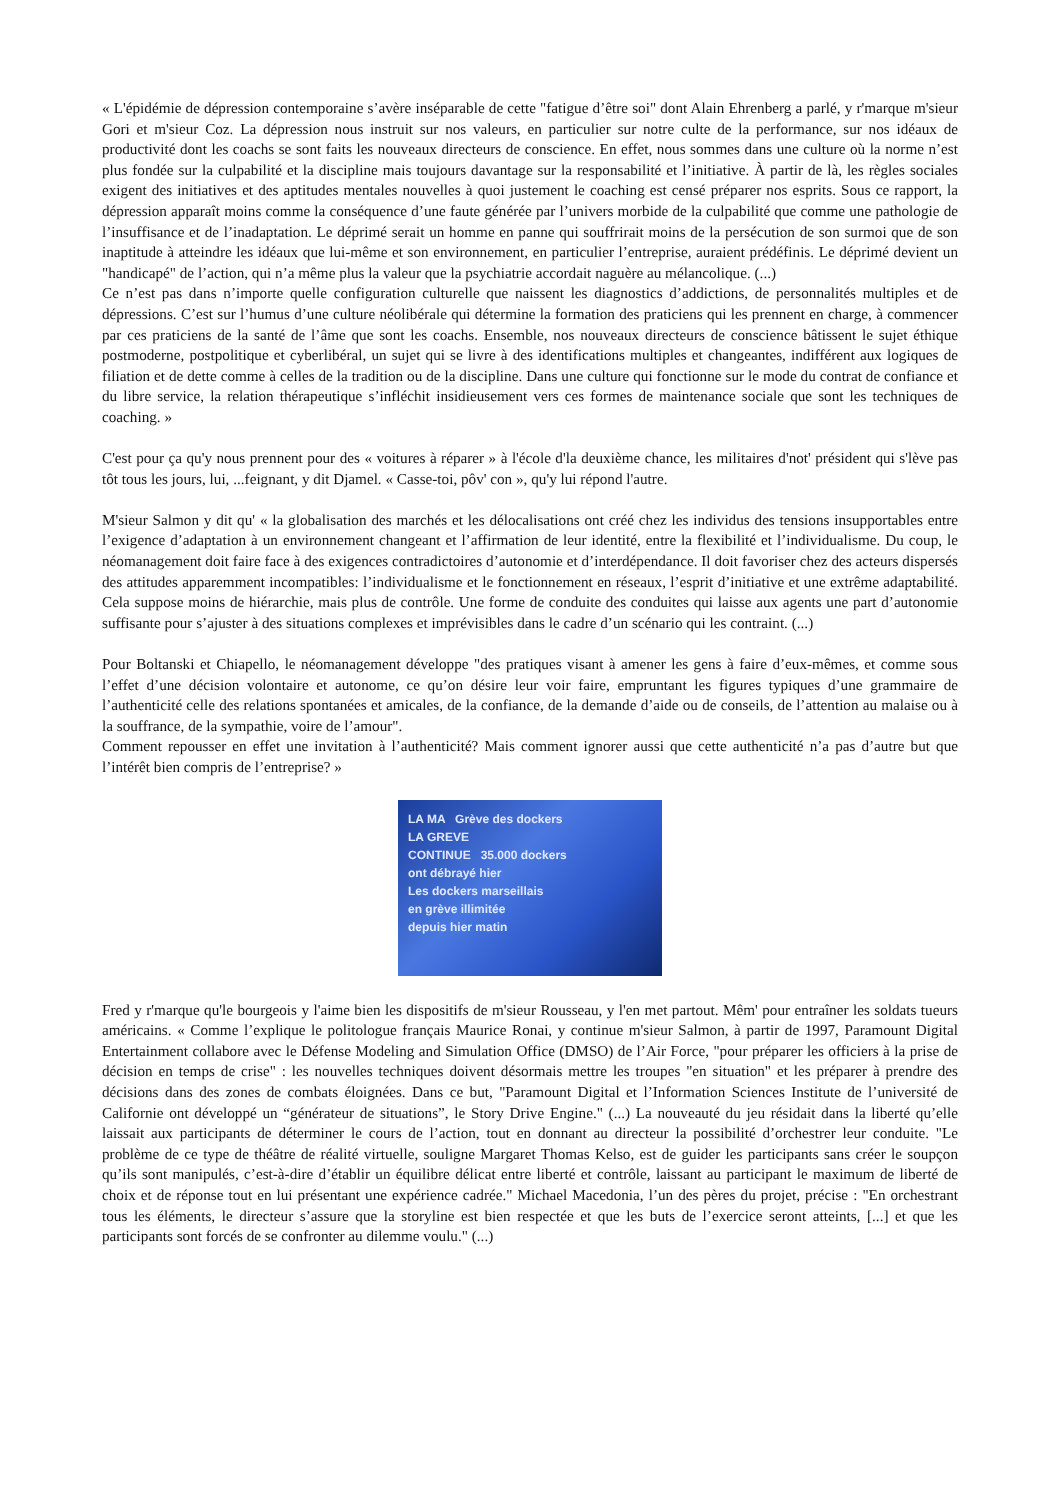« L'épidémie de dépression contemporaine s’avère inséparable de cette "fatigue d’être soi" dont Alain Ehrenberg a parlé, y r'marque m'sieur Gori et m'sieur Coz. La dépression nous instruit sur nos valeurs, en particulier sur notre culte de la performance, sur nos idéaux de productivité dont les coachs se sont faits les nouveaux directeurs de conscience. En effet, nous sommes dans une culture où la norme n’est plus fondée sur la culpabilité et la discipline mais toujours davantage sur la responsabilité et l’initiative. À partir de là, les règles sociales exigent des initiatives et des aptitudes mentales nouvelles à quoi justement le coaching est censé préparer nos esprits. Sous ce rapport, la dépression apparaît moins comme la conséquence d’une faute générée par l’univers morbide de la culpabilité que comme une pathologie de l’insuffisance et de l’inadaptation. Le déprimé serait un homme en panne qui souffrirait moins de la persécution de son surmoi que de son inaptitude à atteindre les idéaux que lui-même et son environnement, en particulier l’entreprise, auraient prédéfinis. Le déprimé devient un "handicapé" de l’action, qui n’a même plus la valeur que la psychiatrie accordait naguère au mélancolique. (...)
Ce n’est pas dans n’importe quelle configuration culturelle que naissent les diagnostics d’addictions, de personnalités multiples et de dépressions. C’est sur l’humus d’une culture néolibérale qui détermine la formation des praticiens qui les prennent en charge, à commencer par ces praticiens de la santé de l’âme que sont les coachs. Ensemble, nos nouveaux directeurs de conscience bâtissent le sujet éthique postmoderne, postpolitique et cyberlibéral, un sujet qui se livre à des identifications multiples et changeantes, indifférent aux logiques de filiation et de dette comme à celles de la tradition ou de la discipline. Dans une culture qui fonctionne sur le mode du contrat de confiance et du libre service, la relation thérapeutique s’infléchit insidieusement vers ces formes de maintenance sociale que sont les techniques de coaching. »
C'est pour ça qu'y nous prennent pour des « voitures à réparer » à l'école d'la deuxième chance, les militaires d'not' président qui s'lève pas tôt tous les jours, lui, ...feignant, y dit Djamel. « Casse-toi, pôv' con », qu'y lui répond l'autre.
M'sieur Salmon y dit qu' « la globalisation des marchés et les délocalisations ont créé chez les individus des tensions insupportables entre l’exigence d’adaptation à un environnement changeant et l’affirmation de leur identité, entre la flexibilité et l’individualisme. Du coup, le néomanagement doit faire face à des exigences contradictoires d’autonomie et d’interdépendance. Il doit favoriser chez des acteurs dispersés des attitudes apparemment incompatibles: l’individualisme et le fonctionnement en réseaux, l’esprit d’initiative et une extrême adaptabilité. Cela suppose moins de hiérarchie, mais plus de contrôle. Une forme de conduite des conduites qui laisse aux agents une part d’autonomie suffisante pour s’ajuster à des situations complexes et imprévisibles dans le cadre d’un scénario qui les contraint. (...)
Pour Boltanski et Chiapello, le néomanagement développe "des pratiques visant à amener les gens à faire d’eux-mêmes, et comme sous l’effet d’une décision volontaire et autonome, ce qu’on désire leur voir faire, empruntant les figures typiques d’une grammaire de l’authenticité celle des relations spontanées et amicales, de la confiance, de la demande d’aide ou de conseils, de l’attention au malaise ou à la souffrance, de la sympathie, voire de l’amour".
Comment repousser en effet une invitation à l’authenticité? Mais comment ignorer aussi que cette authenticité n’a pas d’autre but que l’intérêt bien compris de l’entreprise? »
LA MA Grève des dockers
LA GREVE
CONTINUE 35.000 dockers
ont débrayé hier
Les dockers marseillais
en grève illimitée
depuis hier matin
Fred y r'marque qu'le bourgeois y l'aime bien les dispositifs de m'sieur Rousseau, y l'en met partout. Mêm' pour entraîner les soldats tueurs américains. « Comme l’explique le politologue français Maurice Ronai, y continue m'sieur Salmon, à partir de 1997, Paramount Digital Entertainment collabore avec le Défense Modeling and Simulation Office (DMSO) de l’Air Force, "pour préparer les officiers à la prise de décision en temps de crise" : les nouvelles techniques doivent désormais mettre les troupes "en situation" et les préparer à prendre des décisions dans des zones de combats éloignées. Dans ce but, "Paramount Digital et l’Information Sciences Institute de l’université de Californie ont développé un “générateur de situations”, le Story Drive Engine." (...) La nouveauté du jeu résidait dans la liberté qu’elle laissait aux participants de déterminer le cours de l’action, tout en donnant au directeur la possibilité d’orchestrer leur conduite. "Le problème de ce type de théâtre de réalité virtuelle, souligne Margaret Thomas Kelso, est de guider les participants sans créer le soupçon qu’ils sont manipulés, c’est-à-dire d’établir un équilibre délicat entre liberté et contrôle, laissant au participant le maximum de liberté de choix et de réponse tout en lui présentant une expérience cadrée." Michael Macedonia, l’un des pères du projet, précise : "En orchestrant tous les éléments, le directeur s’assure que la storyline est bien respectée et que les buts de l’exercice seront atteints, [...] et que les participants sont forcés de se confronter au dilemme voulu." (...)